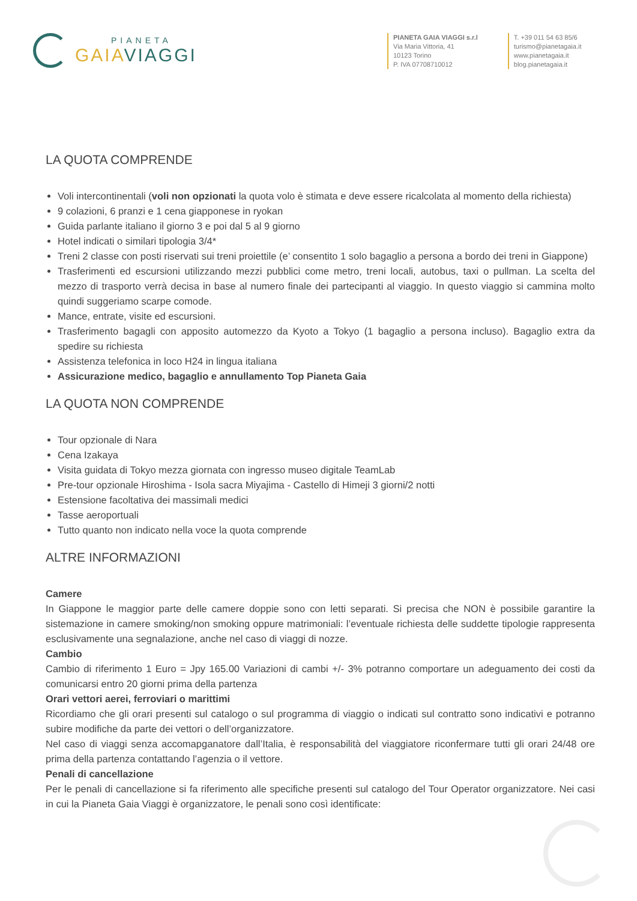PIANETA
GAIAVIAGGI
PIANETA GAIA VIAGGI s.r.l
Via Maria Vittoria, 41
10123 Torino
P. IVA 07708710012
T. +39 011 54 63 85/6
turismo@pianetagaia.it
www.pianetagaia.it
blog.pianetagaia.it
LA QUOTA COMPRENDE
Voli intercontinentali (voli non opzionati la quota volo è stimata e deve essere ricalcolata al momento della richiesta)
9 colazioni, 6 pranzi e 1 cena giapponese in ryokan
Guida parlante italiano il giorno 3 e poi dal 5 al 9 giorno
Hotel indicati o similari tipologia 3/4*
Treni 2 classe con posti riservati sui treni proiettile (e’ consentito 1 solo bagaglio a persona a bordo dei treni in Giappone)
Trasferimenti ed escursioni utilizzando mezzi pubblici come metro, treni locali, autobus, taxi o pullman. La scelta del mezzo di trasporto verrà decisa in base al numero finale dei partecipanti al viaggio. In questo viaggio si cammina molto quindi suggeriamo scarpe comode.
Mance, entrate, visite ed escursioni.
Trasferimento bagagli con apposito automezzo da Kyoto a Tokyo (1 bagaglio a persona incluso). Bagaglio extra da spedire su richiesta
Assistenza telefonica in loco H24 in lingua italiana
Assicurazione medico, bagaglio e annullamento Top Pianeta Gaia
LA QUOTA NON COMPRENDE
Tour opzionale di Nara
Cena Izakaya
Visita guidata di Tokyo mezza giornata con ingresso museo digitale TeamLab
Pre-tour opzionale Hiroshima - Isola sacra Miyajima - Castello di Himeji 3 giorni/2 notti
Estensione facoltativa dei massimali medici
Tasse aeroportuali
Tutto quanto non indicato nella voce la quota comprende
ALTRE INFORMAZIONI
Camere
In Giappone le maggior parte delle camere doppie sono con letti separati. Si precisa che NON è possibile garantire la sistemazione in camere smoking/non smoking oppure matrimoniali: l’eventuale richiesta delle suddette tipologie rappresenta esclusivamente una segnalazione, anche nel caso di viaggi di nozze.
Cambio
Cambio di riferimento 1 Euro = Jpy 165.00 Variazioni di cambi +/- 3% potranno comportare un adeguamento dei costi da comunicarsi entro 20 giorni prima della partenza
Orari vettori aerei, ferroviari o marittimi
Ricordiamo che gli orari presenti sul catalogo o sul programma di viaggio o indicati sul contratto sono indicativi e potranno subire modifiche da parte dei vettori o dell’organizzatore.
Nel caso di viaggi senza accomapganatore dall’Italia, è responsabilità del viaggiatore riconfermare tutti gli orari 24/48 ore prima della partenza contattando l’agenzia o il vettore.
Penali di cancellazione
Per le penali di cancellazione si fa riferimento alle specifiche presenti sul catalogo del Tour Operator organizzatore. Nei casi in cui la Pianeta Gaia Viaggi è organizzatore, le penali sono così identificate: